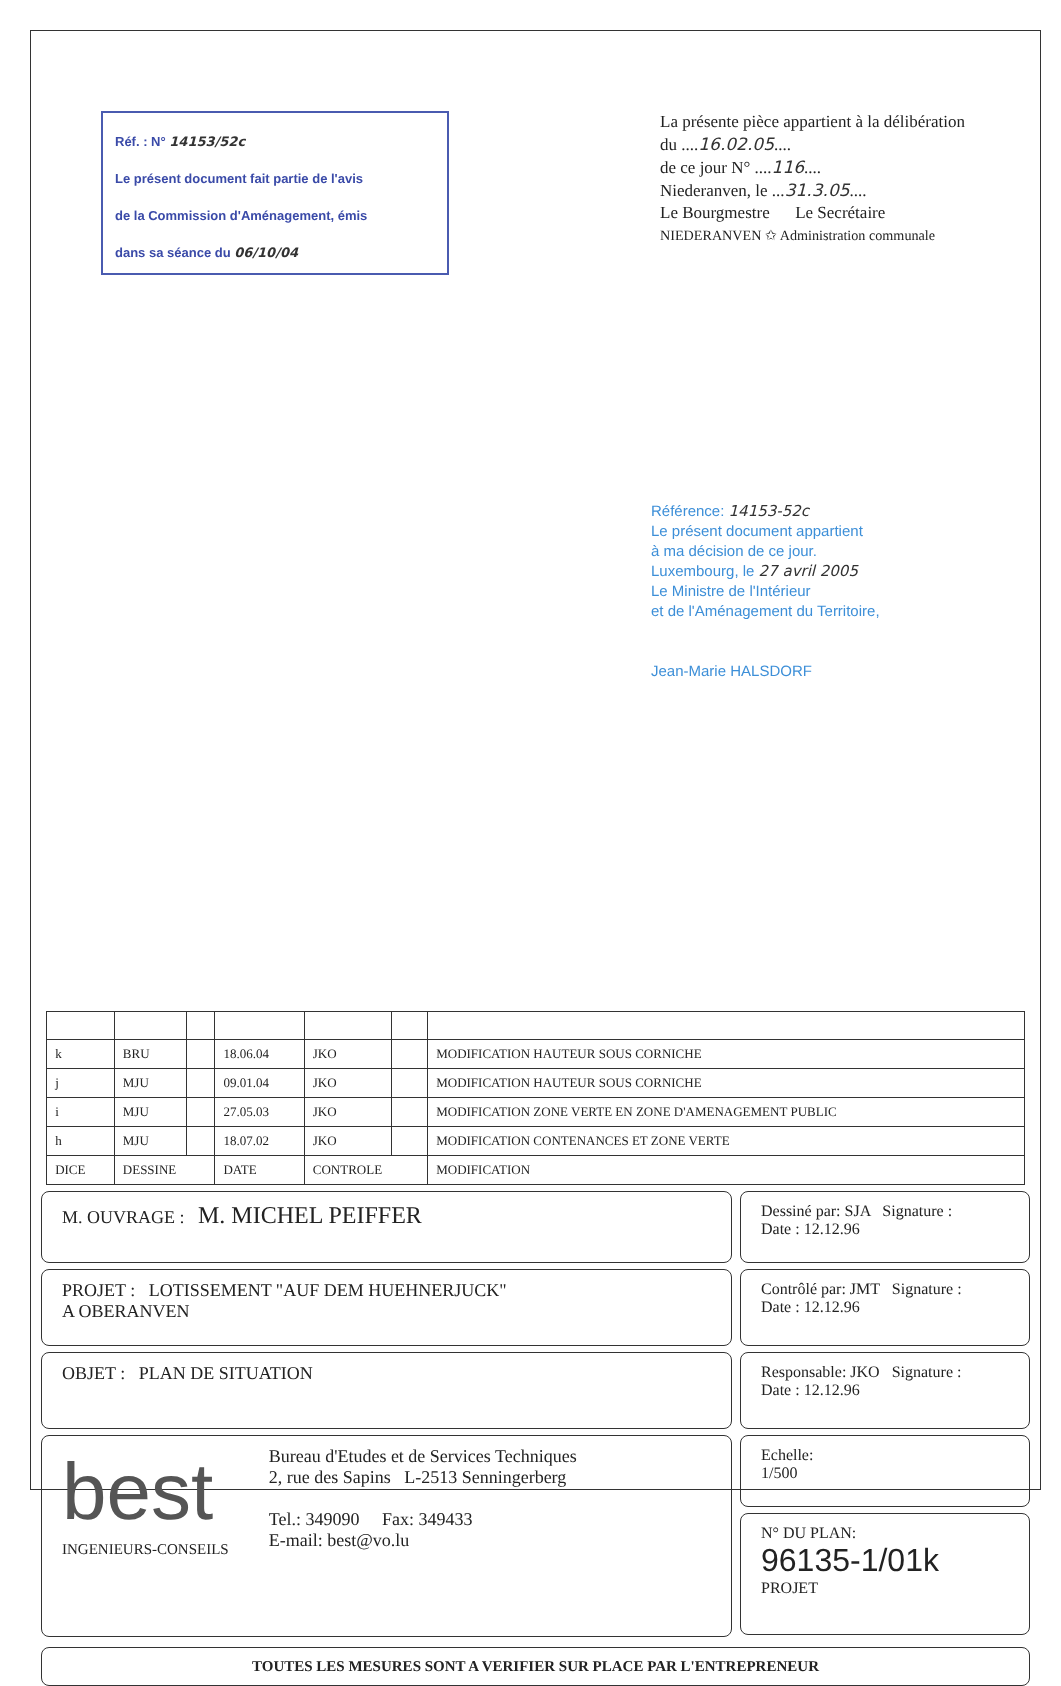Réf. : N° 14153/52c
Le présent document fait partie de l'avis
de la Commission d'Aménagement, émis
dans sa séance du 06/10/04
La présente pièce appartient à la délibération
du ....16.02.05....
de ce jour N° ....116....
Niederanven, le ...31.3.05....
Le Bourgmestre Le Secrétaire
NIEDERANVEN ✩ Administration communale
Référence: 14153-52c
Le présent document appartient
à ma décision de ce jour.
Luxembourg, le 27 avril 2005
Le Ministre de l'Intérieur
et de l'Aménagement du Territoire,
Jean-Marie HALSDORF
| k | BRU | | 18.06.04 | JKO | | MODIFICATION HAUTEUR SOUS CORNICHE |
| j | MJU | | 09.01.04 | JKO | | MODIFICATION HAUTEUR SOUS CORNICHE |
| i | MJU | | 27.05.03 | JKO | | MODIFICATION ZONE VERTE EN ZONE D'AMENAGEMENT PUBLIC |
| h | MJU | | 18.07.02 | JKO | | MODIFICATION CONTENANCES ET ZONE VERTE |
| DICE | DESSINE | | DATE | CONTROLE | | MODIFICATION |
M. OUVRAGE : M. MICHEL PEIFFER
PROJET : LOTISSEMENT "AUF DEM HUEHNERJUCK"
A OBERANVEN
OBJET : PLAN DE SITUATION
best
INGENIEURS-CONSEILS
Bureau d'Etudes et de Services Techniques
2, rue des Sapins L-2513 Senningerberg
Tel.: 349090 Fax: 349433
E-mail: best@vo.lu
Dessiné par: SJA Signature :
Date : 12.12.96
Contrôlé par: JMT Signature :
Date : 12.12.96
Responsable: JKO Signature :
Date : 12.12.96
Echelle:
1/500
N° DU PLAN:
96135-1/01k
PROJET
TOUTES LES MESURES SONT A VERIFIER SUR PLACE PAR L'ENTREPRENEUR